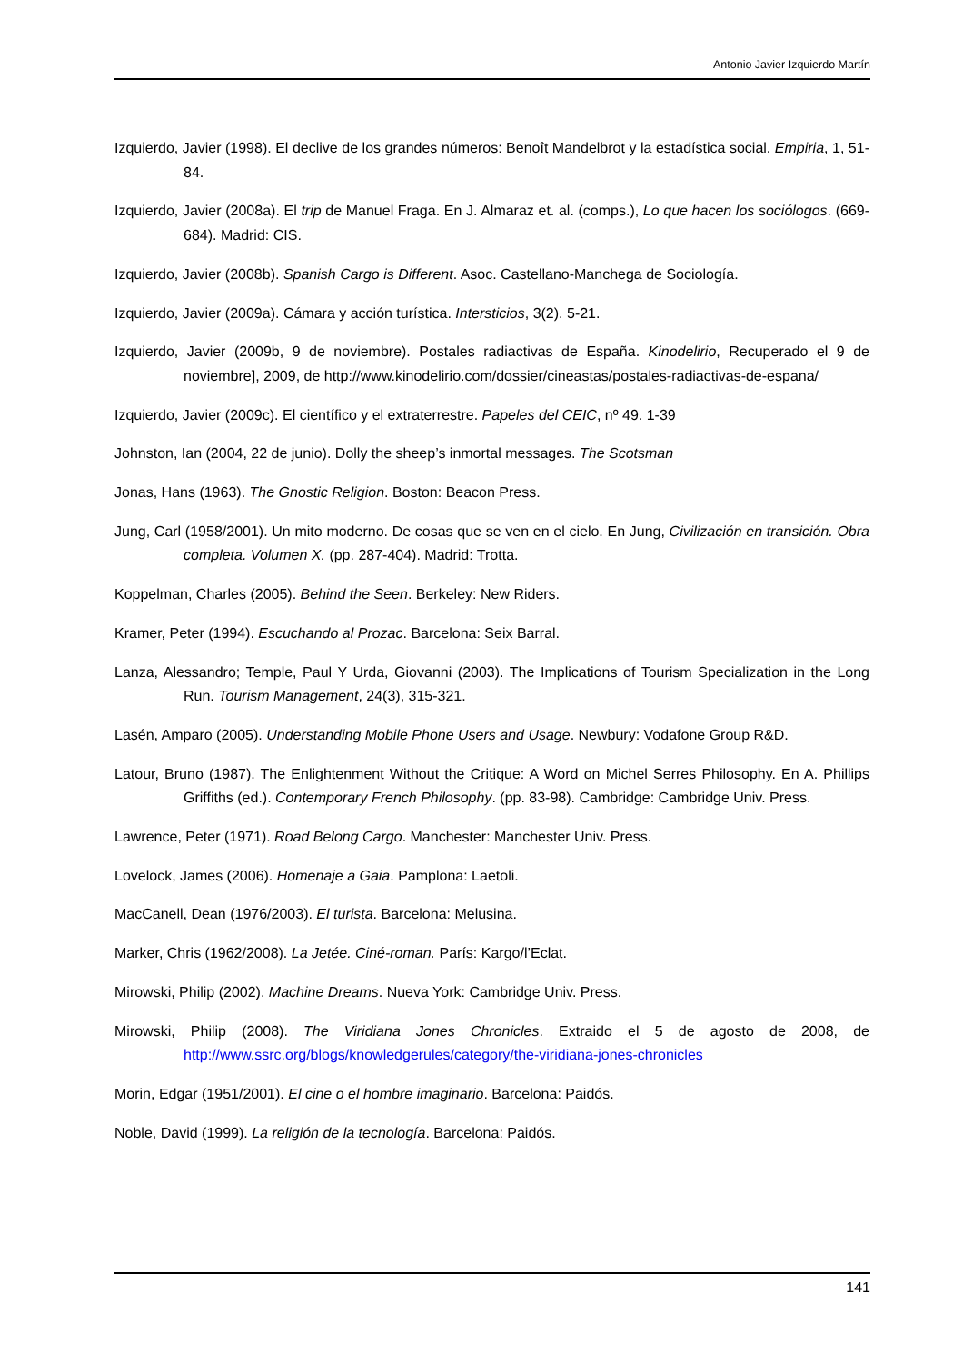Antonio Javier Izquierdo Martín
Izquierdo, Javier (1998). El declive de los grandes números: Benoît Mandelbrot y la estadística social. Empiria, 1, 51-84.
Izquierdo, Javier (2008a). El trip de Manuel Fraga. En J. Almaraz et. al. (comps.), Lo que hacen los sociólogos. (669-684). Madrid: CIS.
Izquierdo, Javier (2008b). Spanish Cargo is Different. Asoc. Castellano-Manchega de Sociología.
Izquierdo, Javier (2009a). Cámara y acción turística. Intersticios, 3(2). 5-21.
Izquierdo, Javier (2009b, 9 de noviembre). Postales radiactivas de España. Kinodelirio, Recuperado el 9 de noviembre], 2009, de http://www.kinodelirio.com/dossier/cineastas/postales-radiactivas-de-espana/
Izquierdo, Javier (2009c). El científico y el extraterrestre. Papeles del CEIC, nº 49. 1-39
Johnston, Ian (2004, 22 de junio). Dolly the sheep’s inmortal messages. The Scotsman
Jonas, Hans (1963). The Gnostic Religion. Boston: Beacon Press.
Jung, Carl (1958/2001). Un mito moderno. De cosas que se ven en el cielo. En Jung, Civilización en transición. Obra completa. Volumen X. (pp. 287-404). Madrid: Trotta.
Koppelman, Charles (2005). Behind the Seen. Berkeley: New Riders.
Kramer, Peter (1994). Escuchando al Prozac. Barcelona: Seix Barral.
Lanza, Alessandro; Temple, Paul Y Urda, Giovanni (2003). The Implications of Tourism Specialization in the Long Run. Tourism Management, 24(3), 315-321.
Lasén, Amparo (2005). Understanding Mobile Phone Users and Usage. Newbury: Vodafone Group R&D.
Latour, Bruno (1987). The Enlightenment Without the Critique: A Word on Michel Serres Philosophy. En A. Phillips Griffiths (ed.). Contemporary French Philosophy. (pp. 83-98). Cambridge: Cambridge Univ. Press.
Lawrence, Peter (1971). Road Belong Cargo. Manchester: Manchester Univ. Press.
Lovelock, James (2006). Homenaje a Gaia. Pamplona: Laetoli.
MacCanell, Dean (1976/2003). El turista. Barcelona: Melusina.
Marker, Chris (1962/2008). La Jetée. Ciné-roman. París: Kargo/l’Eclat.
Mirowski, Philip (2002). Machine Dreams. Nueva York: Cambridge Univ. Press.
Mirowski, Philip (2008). The Viridiana Jones Chronicles. Extraido el 5 de agosto de 2008, de http://www.ssrc.org/blogs/knowledgerules/category/the-viridiana-jones-chronicles
Morin, Edgar (1951/2001). El cine o el hombre imaginario. Barcelona: Paidós.
Noble, David (1999). La religión de la tecnología. Barcelona: Paidós.
141